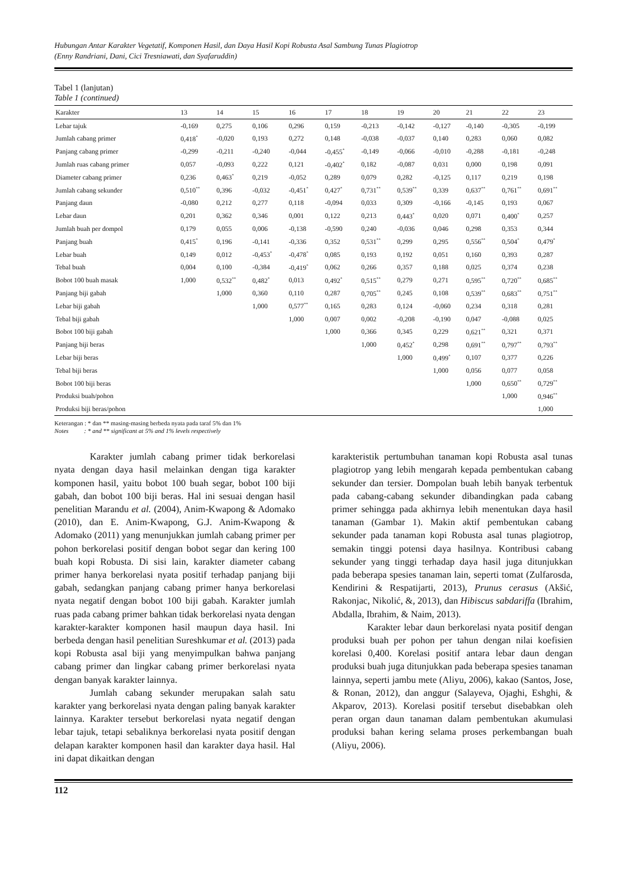Hubungan Antar Karakter Vegetatif, Komponen Hasil, dan Daya Hasil Kopi Robusta Asal Sambung Tunas Plagiotrop
(Enny Randriani, Dani, Cici Tresniawati, dan Syafaruddin)
Tabel 1 (lanjutan)
Table 1 (continued)
| Karakter | 13 | 14 | 15 | 16 | 17 | 18 | 19 | 20 | 21 | 22 | 23 |
| --- | --- | --- | --- | --- | --- | --- | --- | --- | --- | --- | --- |
| Lebar tajuk | -0,169 | 0,275 | 0,106 | 0,296 | 0,159 | -0,213 | -0,142 | -0,127 | -0,140 | -0,305 | -0,199 |
| Jumlah cabang primer | 0,418<sup>*</sup> | -0,020 | 0,193 | 0,272 | 0,148 | -0,038 | -0,037 | 0,140 | 0,283 | 0,060 | 0,082 |
| Panjang cabang primer | -0,299 | -0,211 | -0,240 | -0,044 | -0,455<sup>*</sup> | -0,149 | -0,066 | -0,010 | -0,288 | -0,181 | -0,248 |
| Jumlah ruas cabang primer | 0,057 | -0,093 | 0,222 | 0,121 | -0,402<sup>*</sup> | 0,182 | -0,087 | 0,031 | 0,000 | 0,198 | 0,091 |
| Diameter cabang primer | 0,236 | 0,463<sup>*</sup> | 0,219 | -0,052 | 0,289 | 0,079 | 0,282 | -0,125 | 0,117 | 0,219 | 0,198 |
| Jumlah cabang sekunder | 0,510<sup>**</sup> | 0,396 | -0,032 | -0,451<sup>*</sup> | 0,427<sup>*</sup> | 0,731<sup>**</sup> | 0,539<sup>**</sup> | 0,339 | 0,637<sup>**</sup> | 0,761<sup>**</sup> | 0,691<sup>**</sup> |
| Panjang daun | -0,080 | 0,212 | 0,277 | 0,118 | -0,094 | 0,033 | 0,309 | -0,166 | -0,145 | 0,193 | 0,067 |
| Lebar daun | 0,201 | 0,362 | 0,346 | 0,001 | 0,122 | 0,213 | 0,443<sup>*</sup> | 0,020 | 0,071 | 0,400<sup>*</sup> | 0,257 |
| Jumlah buah per dompol | 0,179 | 0,055 | 0,006 | -0,138 | -0,590 | 0,240 | -0,036 | 0,046 | 0,298 | 0,353 | 0,344 |
| Panjang buah | 0,415<sup>*</sup> | 0,196 | -0,141 | -0,336 | 0,352 | 0,531<sup>**</sup> | 0,299 | 0,295 | 0,556<sup>**</sup> | 0,504<sup>*</sup> | 0,479<sup>*</sup> |
| Lebar buah | 0,149 | 0,012 | -0,453<sup>*</sup> | -0,478<sup>*</sup> | 0,085 | 0,193 | 0,192 | 0,051 | 0,160 | 0,393 | 0,287 |
| Tebal buah | 0,004 | 0,100 | -0,384 | -0,419<sup>*</sup> | 0,062 | 0,266 | 0,357 | 0,188 | 0,025 | 0,374 | 0,238 |
| Bobot 100 buah masak | 1,000 | 0,532<sup>**</sup> | 0,482<sup>*</sup> | 0,013 | 0,492<sup>*</sup> | 0,515<sup>**</sup> | 0,279 | 0,271 | 0,595<sup>**</sup> | 0,720<sup>**</sup> | 0,685<sup>**</sup> |
| Panjang biji gabah | | 1,000 | 0,360 | 0,110 | 0,287 | 0,705<sup>**</sup> | 0,245 | 0,108 | 0,539<sup>**</sup> | 0,683<sup>**</sup> | 0,751<sup>**</sup> |
| Lebar biji gabah | | | 1,000 | 0,577<sup>**</sup> | 0,165 | 0,283 | 0,124 | -0,060 | 0,234 | 0,318 | 0,281 |
| Tebal biji gabah | | | | 1,000 | 0,007 | 0,002 | -0,208 | -0,190 | 0,047 | -0,088 | 0,025 |
| Bobot 100 biji gabah | | | | | 1,000 | 0,366 | 0,345 | 0,229 | 0,621<sup>**</sup> | 0,321 | 0,371 |
| Panjang biji beras | | | | | | 1,000 | 0,452<sup>*</sup> | 0,298 | 0,691<sup>**</sup> | 0,797<sup>**</sup> | 0,793<sup>**</sup> |
| Lebar biji beras | | | | | | | 1,000 | 0,499<sup>*</sup> | 0,107 | 0,377 | 0,226 |
| Tebal biji beras | | | | | | | | 1,000 | 0,056 | 0,077 | 0,058 |
| Bobot 100 biji beras | | | | | | | | | 1,000 | 0,650<sup>**</sup> | 0,729<sup>**</sup> |
| Produksi buah/pohon | | | | | | | | | | 1,000 | 0,946<sup>**</sup> |
| Produksi biji beras/pohon | | | | | | | | | | | 1,000 |
Keterangan : * dan ** masing-masing berbeda nyata pada taraf 5% dan 1%
Notes : * and ** significant at 5% and 1% levels respectively
Karakter jumlah cabang primer tidak berkorelasi nyata dengan daya hasil melainkan dengan tiga karakter komponen hasil, yaitu bobot 100 buah segar, bobot 100 biji gabah, dan bobot 100 biji beras. Hal ini sesuai dengan hasil penelitian Marandu et al. (2004), Anim-Kwapong & Adomako (2010), dan E. Anim-Kwapong, G.J. Anim-Kwapong & Adomako (2011) yang menunjukkan jumlah cabang primer per pohon berkorelasi positif dengan bobot segar dan kering 100 buah kopi Robusta. Di sisi lain, karakter diameter cabang primer hanya berkorelasi nyata positif terhadap panjang biji gabah, sedangkan panjang cabang primer hanya berkorelasi nyata negatif dengan bobot 100 biji gabah. Karakter jumlah ruas pada cabang primer bahkan tidak berkorelasi nyata dengan karakter-karakter komponen hasil maupun daya hasil. Ini berbeda dengan hasil penelitian Sureshkumar et al. (2013) pada kopi Robusta asal biji yang menyimpulkan bahwa panjang cabang primer dan lingkar cabang primer berkorelasi nyata dengan banyak karakter lainnya.
Jumlah cabang sekunder merupakan salah satu karakter yang berkorelasi nyata dengan paling banyak karakter lainnya. Karakter tersebut berkorelasi nyata negatif dengan lebar tajuk, tetapi sebaliknya berkorelasi nyata positif dengan delapan karakter komponen hasil dan karakter daya hasil. Hal ini dapat dikaitkan dengan
karakteristik pertumbuhan tanaman kopi Robusta asal tunas plagiotrop yang lebih mengarah kepada pembentukan cabang sekunder dan tersier. Dompolan buah lebih banyak terbentuk pada cabang-cabang sekunder dibandingkan pada cabang primer sehingga pada akhirnya lebih menentukan daya hasil tanaman (Gambar 1). Makin aktif pembentukan cabang sekunder pada tanaman kopi Robusta asal tunas plagiotrop, semakin tinggi potensi daya hasilnya. Kontribusi cabang sekunder yang tinggi terhadap daya hasil juga ditunjukkan pada beberapa spesies tanaman lain, seperti tomat (Zulfarosda, Kendirini & Respatijarti, 2013), Prunus cerasus (Akšić, Rakonjac, Nikolić, &, 2013), dan Hibiscus sabdariffa (Ibrahim, Abdalla, Ibrahim, & Naim, 2013).
Karakter lebar daun berkorelasi nyata positif dengan produksi buah per pohon per tahun dengan nilai koefisien korelasi 0,400. Korelasi positif antara lebar daun dengan produksi buah juga ditunjukkan pada beberapa spesies tanaman lainnya, seperti jambu mete (Aliyu, 2006), kakao (Santos, Jose, & Ronan, 2012), dan anggur (Salayeva, Ojaghi, Eshghi, & Akparov, 2013). Korelasi positif tersebut disebabkan oleh peran organ daun tanaman dalam pembentukan akumulasi produksi bahan kering selama proses perkembangan buah (Aliyu, 2006).
112